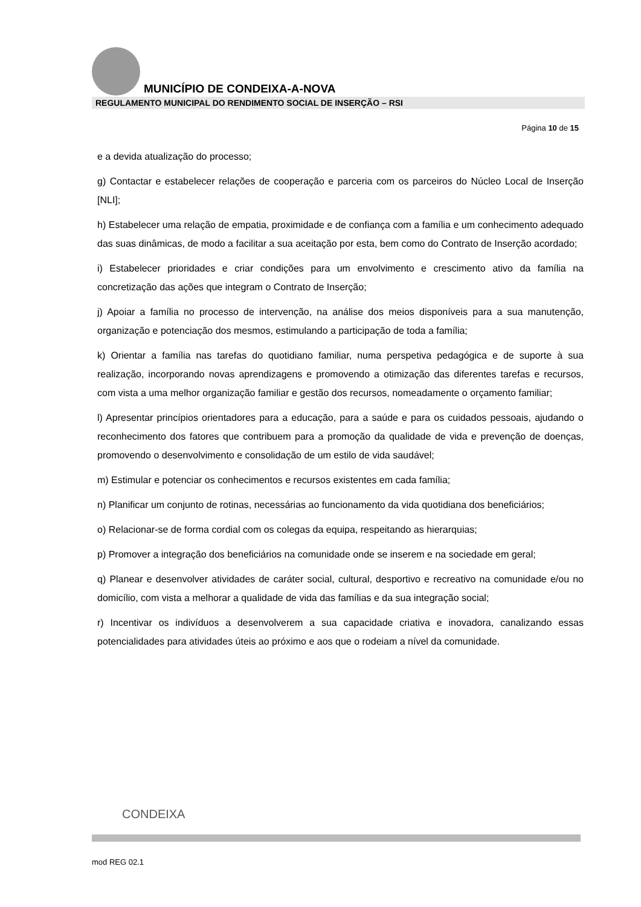MUNICÍPIO DE CONDEIXA-A-NOVA
REGULAMENTO MUNICIPAL DO RENDIMENTO SOCIAL DE INSERÇÃO – RSI
Página 10 de 15
e a devida atualização do processo;
g) Contactar e estabelecer relações de cooperação e parceria com os parceiros do Núcleo Local de Inserção [NLI];
h) Estabelecer uma relação de empatia, proximidade e de confiança com a família e um conhecimento adequado das suas dinâmicas, de modo a facilitar a sua aceitação por esta, bem como do Contrato de Inserção acordado;
i) Estabelecer prioridades e criar condições para um envolvimento e crescimento ativo da família na concretização das ações que integram o Contrato de Inserção;
j) Apoiar a família no processo de intervenção, na análise dos meios disponíveis para a sua manutenção, organização e potenciação dos mesmos, estimulando a participação de toda a família;
k) Orientar a família nas tarefas do quotidiano familiar, numa perspetiva pedagógica e de suporte à sua realização, incorporando novas aprendizagens e promovendo a otimização das diferentes tarefas e recursos, com vista a uma melhor organização familiar e gestão dos recursos, nomeadamente o orçamento familiar;
l) Apresentar princípios orientadores para a educação, para a saúde e para os cuidados pessoais, ajudando o reconhecimento dos fatores que contribuem para a promoção da qualidade de vida e prevenção de doenças, promovendo o desenvolvimento e consolidação de um estilo de vida saudável;
m) Estimular e potenciar os conhecimentos e recursos existentes em cada família;
n) Planificar um conjunto de rotinas, necessárias ao funcionamento da vida quotidiana dos beneficiários;
o) Relacionar-se de forma cordial com os colegas da equipa, respeitando as hierarquias;
p) Promover a integração dos beneficiários na comunidade onde se inserem e na sociedade em geral;
q) Planear e desenvolver atividades de caráter social, cultural, desportivo e recreativo na comunidade e/ou no domicílio, com vista a melhorar a qualidade de vida das famílias e da sua integração social;
r) Incentivar os indivíduos a desenvolverem a sua capacidade criativa e inovadora, canalizando essas potencialidades para atividades úteis ao próximo e aos que o rodeiam a nível da comunidade.
CONDEIXA
mod REG 02.1